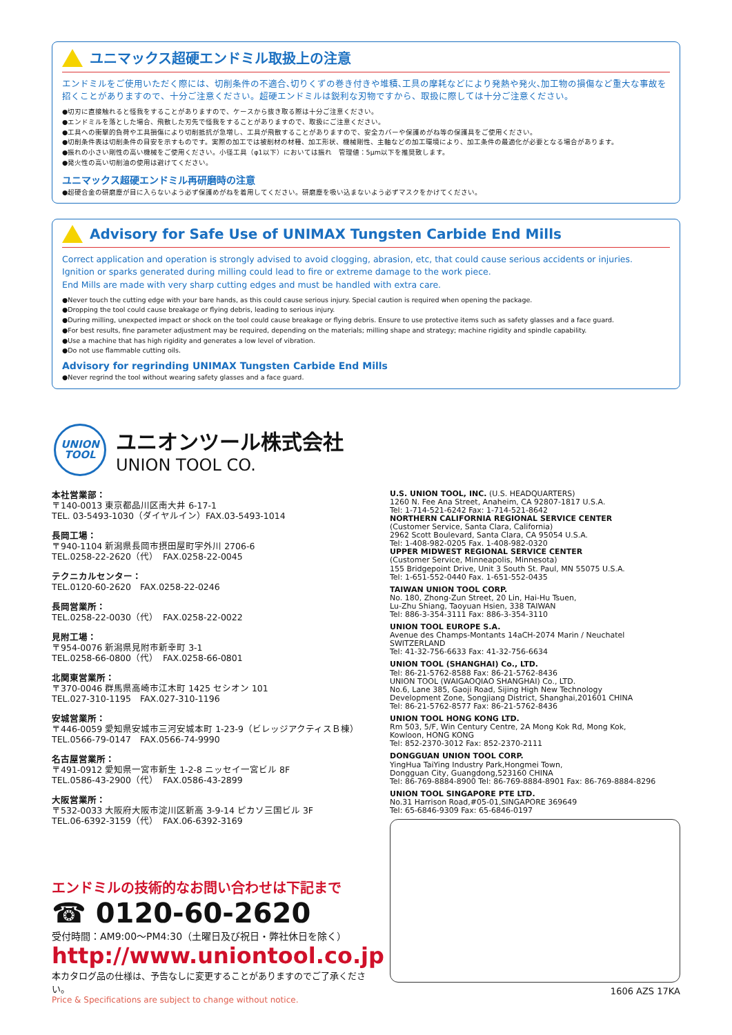ユニマックス超硬エンドミル取扱上の注意
エンドミルをご使用いただく際には、切削条件の不適合､切りくずの巻き付きや堆積､工具の摩耗などにより発熱や発火､加工物の損傷など重大な事故を招くことがありますので、十分ご注意ください。超硬エンドミルは鋭利な刃物ですから、取扱に際しては十分ご注意ください。
●切刃に直接触れると怪我をすることがありますので、ケースから抜き取る際は十分ご注意ください。
●エンドミルを落とした場合、飛散した刃先で怪我をすることがありますので、取扱にご注意ください。
●工具への衝撃的負荷や工具損傷により切削抵抗が急増し、工具が飛散することがありますので、安全カバーや保護めがね等の保護具をご使用ください。
●切削条件表は切削条件の目安を示すものです。実際の加工では被削材の材種、加工形状、機械剛性、主軸などの加工環境により、加工条件の最適化が必要となる場合があります。
●振れの小さい剛性の高い機械をご使用ください。小径工具（φ1以下）においては振れ　管理値：5μm以下を推奨致します。
●発火性の高い切削油の使用は避けてください。
ユニマックス超硬エンドミル再研磨時の注意
●超硬合金の研磨塵が目に入らないよう必ず保護めがねを着用してください。研磨塵を吸い込まないよう必ずマスクをかけてください。
Advisory for Safe Use of UNIMAX Tungsten Carbide End Mills
Correct application and operation is strongly advised to avoid clogging, abrasion, etc, that could cause serious accidents or injuries.
Ignition or sparks generated during milling could lead to fire or extreme damage to the work piece.
End Mills are made with very sharp cutting edges and must be handled with extra care.
●Never touch the cutting edge with your bare hands, as this could cause serious injury. Special caution is required when opening the package.
●Dropping the tool could cause breakage or flying debris, leading to serious injury.
●During milling, unexpected impact or shock on the tool could cause breakage or flying debris. Ensure to use protective items such as safety glasses and a face guard.
●For best results, fine parameter adjustment may be required, depending on the materials; milling shape and strategy; machine rigidity and spindle capability.
●Use a machine that has high rigidity and generates a low level of vibration.
●Do not use flammable cutting oils.
Advisory for regrinding UNIMAX Tungsten Carbide End Mills
●Never regrind the tool without wearing safety glasses and a face guard.
UNION
TOOL
ユニオンツール株式会社
UNION TOOL CO.
本社営業部：
〒140-0013 東京都品川区南大井 6-17-1
TEL. 03-5493-1030（ダイヤルイン）FAX.03-5493-1014
長岡工場：
〒940-1104 新潟県長岡市摂田屋町字外川 2706-6
TEL.0258-22-2620（代）　FAX.0258-22-0045
テクニカルセンター：
TEL.0120-60-2620　FAX.0258-22-0246
長岡営業所：
TEL.0258-22-0030（代）　FAX.0258-22-0022
見附工場：
〒954-0076 新潟県見附市新幸町 3-1
TEL.0258-66-0800（代）　FAX.0258-66-0801
北関東営業所：
〒370-0046 群馬県高崎市江木町 1425 セシオン 101
TEL.027-310-1195　FAX.027-310-1196
安城営業所：
〒446-0059 愛知県安城市三河安城本町 1-23-9（ビレッジアクティスＢ棟）
TEL.0566-79-0147　FAX.0566-74-9990
名古屋営業所：
〒491-0912 愛知県一宮市新生 1-2-8 ニッセイ一宮ビル 8F
TEL.0586-43-2900（代）　FAX.0586-43-2899
大阪営業所：
〒532-0033 大阪府大阪市淀川区新高 3-9-14 ピカソ三国ビル 3F
TEL.06-6392-3159（代）　FAX.06-6392-3169
エンドミルの技術的なお問い合わせは下記まで
☎ 0120-60-2620
受付時間：AM9:00〜PM4:30（土曜日及び祝日・弊社休日を除く）
http://www.uniontool.co.jp
本カタログ品の仕様は、予告なしに変更することがありますのでご了承ください。
Price & Specifications are subject to change without notice.
U.S. UNION TOOL, INC. (U.S. HEADQUARTERS)
1260 N. Fee Ana Street, Anaheim, CA 92807-1817 U.S.A.
Tel: 1-714-521-6242 Fax: 1-714-521-8642
NORTHERN CALIFORNIA REGIONAL SERVICE CENTER
(Customer Service, Santa Clara, California)
2962 Scott Boulevard, Santa Clara, CA 95054 U.S.A.
Tel: 1-408-982-0205 Fax. 1-408-982-0320
UPPER MIDWEST REGIONAL SERVICE CENTER
(Customer Service, Minneapolis, Minnesota)
155 Bridgepoint Drive, Unit 3 South St. Paul, MN 55075 U.S.A.
Tel: 1-651-552-0440 Fax. 1-651-552-0435
TAIWAN UNION TOOL CORP.
No. 180, Zhong-Zun Street, 20 Lin, Hai-Hu Tsuen,
Lu-Zhu Shiang, Taoyuan Hsien, 338 TAIWAN
Tel: 886-3-354-3111 Fax: 886-3-354-3110
UNION TOOL EUROPE S.A.
Avenue des Champs-Montants 14aCH-2074 Marin / Neuchatel SWITZERLAND
Tel: 41-32-756-6633 Fax: 41-32-756-6634
UNION TOOL (SHANGHAI) Co., LTD.
Tel: 86-21-5762-8588 Fax: 86-21-5762-8436
UNION TOOL (WAIGAOQIAO SHANGHAI) Co., LTD.
No.6, Lane 385, Gaoji Road, Sijing High New Technology
Development Zone, Songjiang District, Shanghai,201601 CHINA
Tel: 86-21-5762-8577 Fax: 86-21-5762-8436
UNION TOOL HONG KONG LTD.
Rm 503, 5/F, Win Century Centre, 2A Mong Kok Rd, Mong Kok,
Kowloon, HONG KONG
Tel: 852-2370-3012 Fax: 852-2370-2111
DONGGUAN UNION TOOL CORP.
YingHua TaiYing Industry Park,Hongmei Town,
Dongguan City, Guangdong,523160 CHINA
Tel: 86-769-8884-8900 Tel: 86-769-8884-8901 Fax: 86-769-8884-8296
UNION TOOL SINGAPORE PTE LTD.
No.31 Harrison Road,#05-01,SINGAPORE 369649
Tel: 65-6846-9309 Fax: 65-6846-0197
1606 AZS 17KA